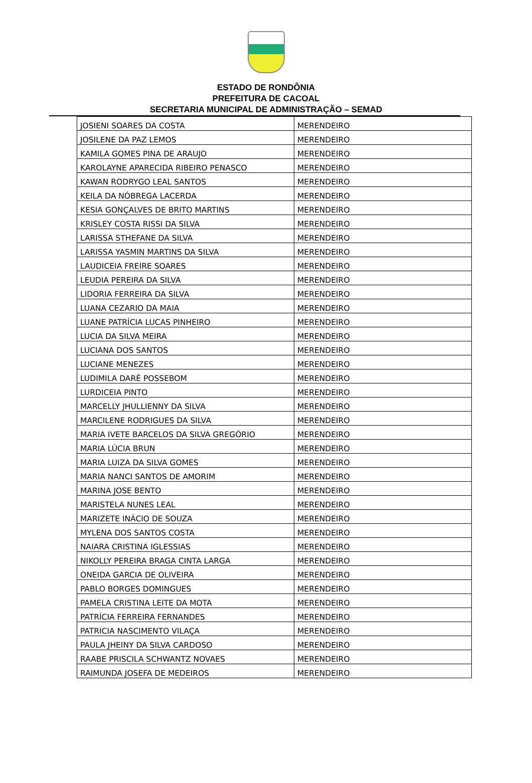ESTADO DE RONDÔNIA
PREFEITURA DE CACOAL
SECRETARIA MUNICIPAL DE ADMINISTRAÇÃO – SEMAD
| JOSIENI SOARES DA COSTA | MERENDEIRO |
| JOSILENE DA PAZ LEMOS | MERENDEIRO |
| KAMILA GOMES PINA DE ARAUJO | MERENDEIRO |
| KAROLAYNE APARECIDA RIBEIRO PENASCO | MERENDEIRO |
| KAWAN RODRYGO LEAL SANTOS | MERENDEIRO |
| KEILA DA NÓBREGA LACERDA | MERENDEIRO |
| KESIA GONÇALVES DE BRITO MARTINS | MERENDEIRO |
| KRISLEY COSTA RISSI DA SILVA | MERENDEIRO |
| LARISSA STHEFANE DA SILVA | MERENDEIRO |
| LARISSA YASMIN MARTINS DA SILVA | MERENDEIRO |
| LAUDICEIA FREIRE SOARES | MERENDEIRO |
| LEUDIA PEREIRA DA SILVA | MERENDEIRO |
| LIDORIA FERREIRA DA SILVA | MERENDEIRO |
| LUANA CEZARIO DA MAIA | MERENDEIRO |
| LUANE PATRÍCIA LUCAS PINHEIRO | MERENDEIRO |
| LUCIA DA SILVA MEIRA | MERENDEIRO |
| LUCIANA DOS SANTOS | MERENDEIRO |
| LUCIANE MENEZES | MERENDEIRO |
| LUDIMILA DARÉ POSSEBOM | MERENDEIRO |
| LURDICEIA PINTO | MERENDEIRO |
| MARCELLY JHULLIENNY DA SILVA | MERENDEIRO |
| MARCILENE RODRIGUES DA SILVA | MERENDEIRO |
| MARIA IVETE BARCELOS DA SILVA GREGÓRIO | MERENDEIRO |
| MARIA LÚCIA BRUN | MERENDEIRO |
| MARIA LUIZA DA SILVA GOMES | MERENDEIRO |
| MARIA NANCI SANTOS DE AMORIM | MERENDEIRO |
| MARINA JOSE BENTO | MERENDEIRO |
| MARISTELA NUNES LEAL | MERENDEIRO |
| MARIZETE INÁCIO DE SOUZA | MERENDEIRO |
| MYLENA DOS SANTOS COSTA | MERENDEIRO |
| NAIARA CRISTINA IGLESSIAS | MERENDEIRO |
| NIKOLLY PEREIRA BRAGA CINTA LARGA | MERENDEIRO |
| ONEIDA GARCIA DE OLIVEIRA | MERENDEIRO |
| PABLO BORGES DOMINGUES | MERENDEIRO |
| PAMELA CRISTINA LEITE DA MOTA | MERENDEIRO |
| PATRÍCIA FERREIRA FERNANDES | MERENDEIRO |
| PATRICIA NASCIMENTO VILAÇA | MERENDEIRO |
| PAULA JHEINY DA SILVA CARDOSO | MERENDEIRO |
| RAABE PRISCILA SCHWANTZ NOVAES | MERENDEIRO |
| RAIMUNDA JOSEFA DE MEDEIROS | MERENDEIRO |